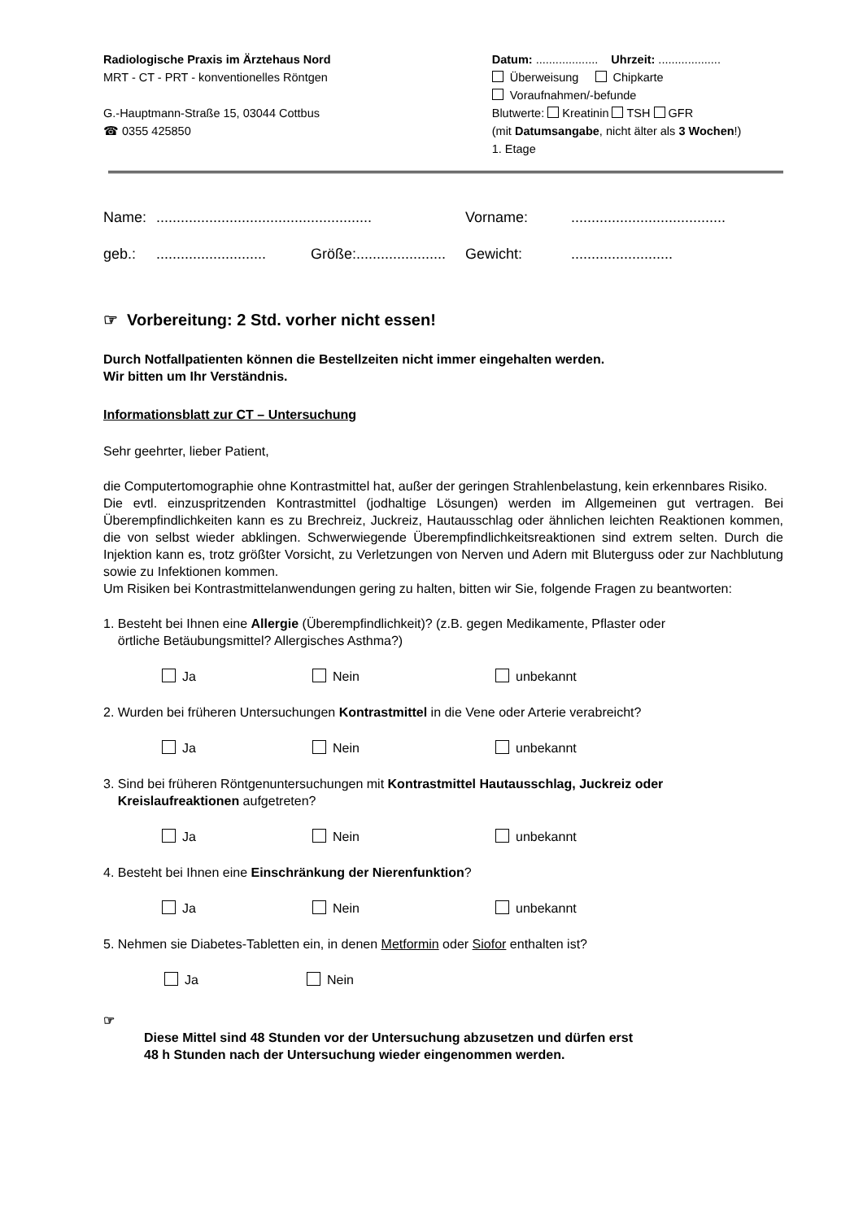Radiologische Praxis im Ärztehaus Nord
MRT - CT - PRT - konventionelles Röntgen
G.-Hauptmann-Straße 15, 03044 Cottbus
☎ 0355 425850
Datum: ................... Uhrzeit: ...................
Überweisung Chipkarte
Voraufnahmen/-befunde
Blutwerte: Kreatinin TSH GFR
(mit Datumsangabe, nicht älter als 3 Wochen!)
1. Etage
Name:
.....................................................
Vorname:
......................................
geb.:
...........................
Größe:......................
Gewicht:
.........................
☞ Vorbereitung: 2 Std. vorher nicht essen!
Durch Notfallpatienten können die Bestellzeiten nicht immer eingehalten werden.
Wir bitten um Ihr Verständnis.
Informationsblatt zur CT – Untersuchung
Sehr geehrter, lieber Patient,
die Computertomographie ohne Kontrastmittel hat, außer der geringen Strahlenbelastung, kein erkennbares Risiko.
Die evtl. einzuspritzenden Kontrastmittel (jodhaltige Lösungen) werden im Allgemeinen gut vertragen. Bei Überempfindlichkeiten kann es zu Brechreiz, Juckreiz, Hautausschlag oder ähnlichen leichten Reaktionen kommen, die von selbst wieder abklingen. Schwerwiegende Überempfindlichkeitsreaktionen sind extrem selten. Durch die Injektion kann es, trotz größter Vorsicht, zu Verletzungen von Nerven und Adern mit Bluterguss oder zur Nachblutung sowie zu Infektionen kommen.
Um Risiken bei Kontrastmittelanwendungen gering zu halten, bitten wir Sie, folgende Fragen zu beantworten:
1. Besteht bei Ihnen eine Allergie (Überempfindlichkeit)? (z.B. gegen Medikamente, Pflaster oder
örtliche Betäubungsmittel? Allergisches Asthma?)
Ja Nein unbekannt
2. Wurden bei früheren Untersuchungen Kontrastmittel in die Vene oder Arterie verabreicht?
Ja Nein unbekannt
3. Sind bei früheren Röntgenuntersuchungen mit Kontrastmittel Hautausschlag, Juckreiz oder
Kreislaufreaktionen aufgetreten?
Ja Nein unbekannt
4. Besteht bei Ihnen eine Einschränkung der Nierenfunktion?
Ja Nein unbekannt
5. Nehmen sie Diabetes-Tabletten ein, in denen Metformin oder Siofor enthalten ist?
Ja Nein
☞
Diese Mittel sind 48 Stunden vor der Untersuchung abzusetzen und dürfen erst
48 h Stunden nach der Untersuchung wieder eingenommen werden.